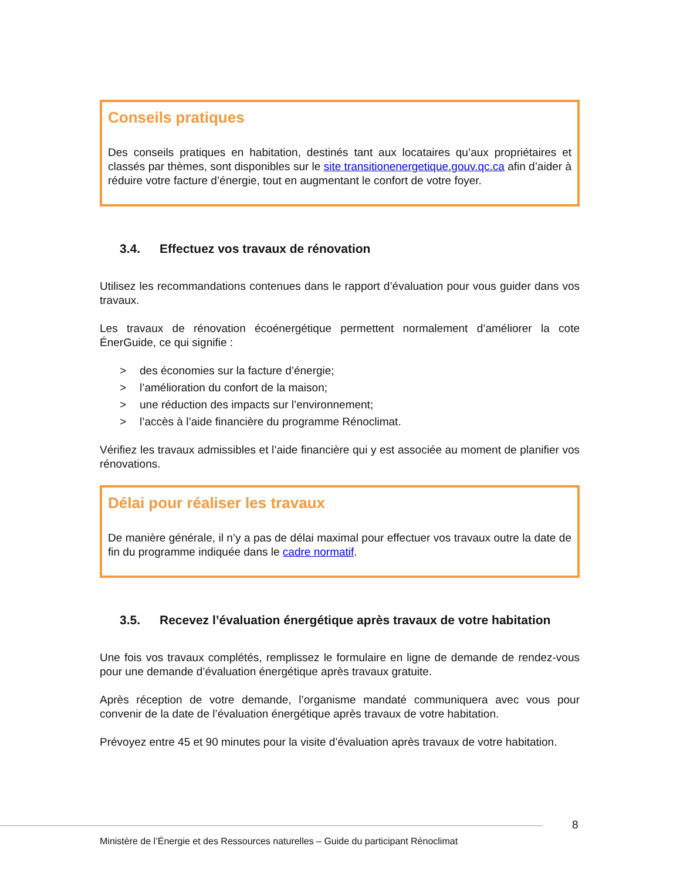Conseils pratiques
Des conseils pratiques en habitation, destinés tant aux locataires qu’aux propriétaires et classés par thèmes, sont disponibles sur le site transitionenergetique.gouv.qc.ca afin d’aider à réduire votre facture d’énergie, tout en augmentant le confort de votre foyer.
3.4. Effectuez vos travaux de rénovation
Utilisez les recommandations contenues dans le rapport d’évaluation pour vous guider dans vos travaux.
Les travaux de rénovation écoénergétique permettent normalement d’améliorer la cote ÉnerGuide, ce qui signifie :
> des économies sur la facture d’énergie;
> l’amélioration du confort de la maison;
> une réduction des impacts sur l’environnement;
> l’accès à l’aide financière du programme Rénoclimat.
Vérifiez les travaux admissibles et l’aide financière qui y est associée au moment de planifier vos rénovations.
Délai pour réaliser les travaux
De manière générale, il n’y a pas de délai maximal pour effectuer vos travaux outre la date de fin du programme indiquée dans le cadre normatif.
3.5. Recevez l’évaluation énergétique après travaux de votre habitation
Une fois vos travaux complétés, remplissez le formulaire en ligne de demande de rendez-vous pour une demande d’évaluation énergétique après travaux gratuite.
Après réception de votre demande, l’organisme mandaté communiquera avec vous pour convenir de la date de l’évaluation énergétique après travaux de votre habitation.
Prévoyez entre 45 et 90 minutes pour la visite d’évaluation après travaux de votre habitation.
8
Ministère de l’Énergie et des Ressources naturelles – Guide du participant Rénoclimat